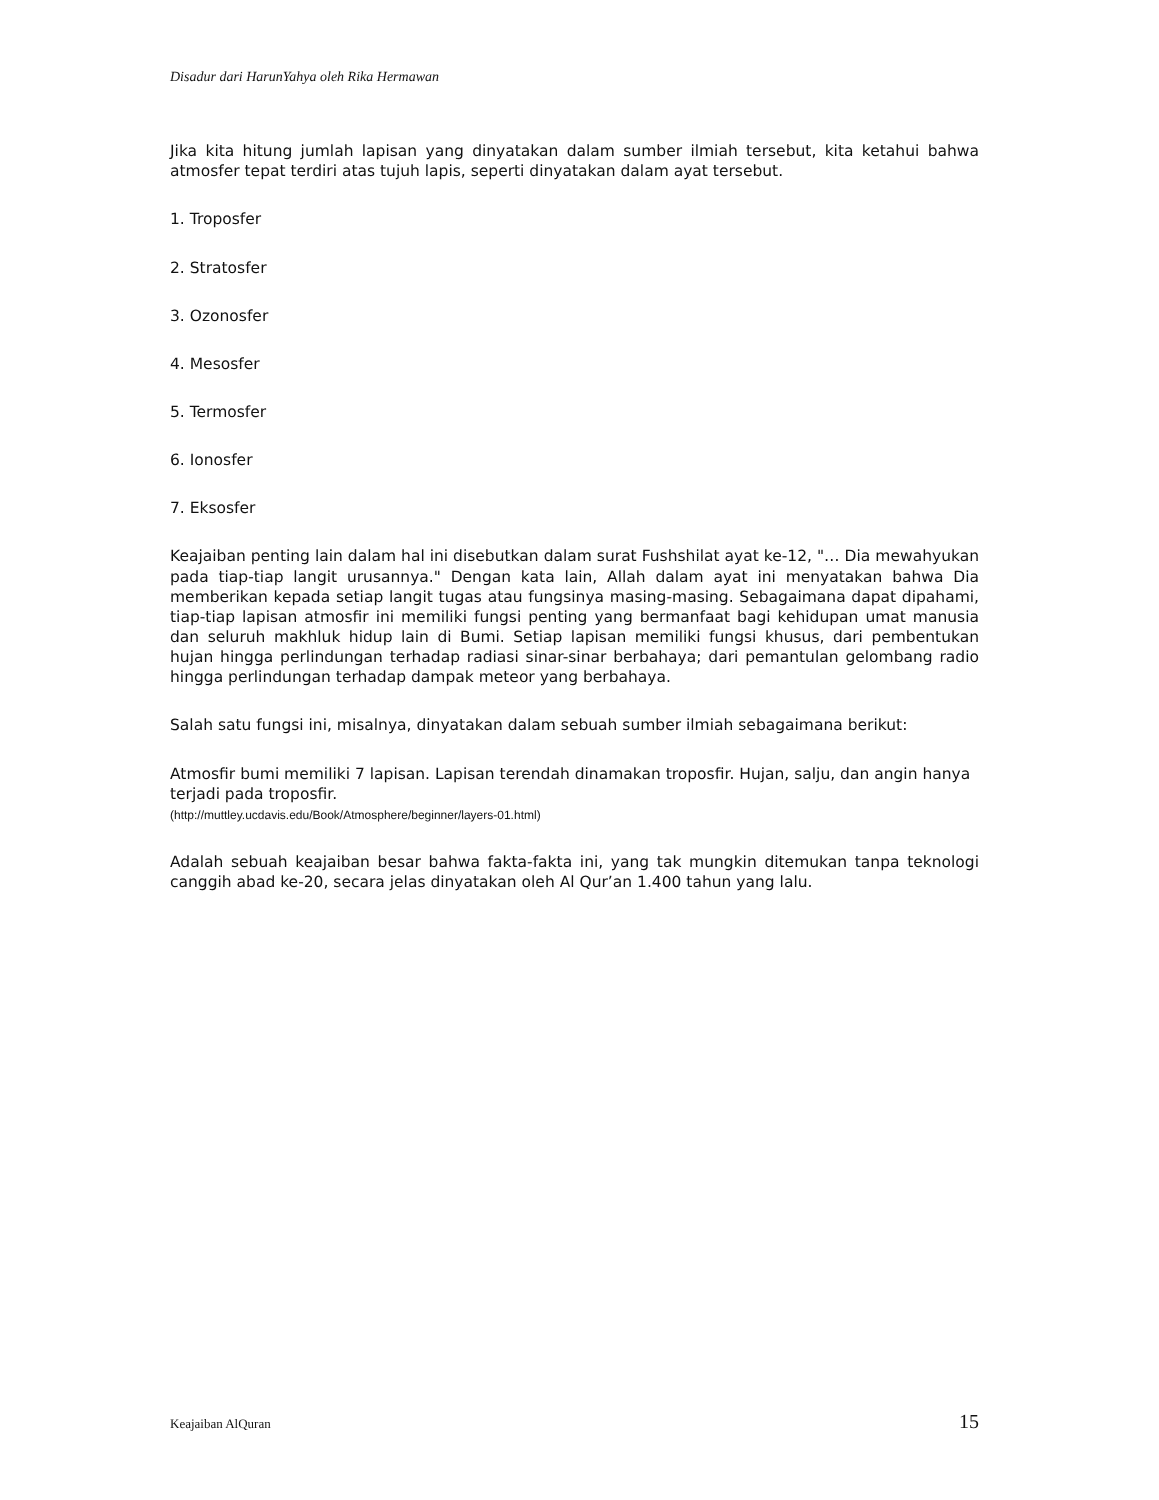Disadur dari HarunYahya oleh Rika Hermawan
Jika kita hitung jumlah lapisan yang dinyatakan dalam sumber ilmiah tersebut, kita ketahui bahwa atmosfer tepat terdiri atas tujuh lapis, seperti dinyatakan dalam ayat tersebut.
1. Troposfer
2. Stratosfer
3. Ozonosfer
4. Mesosfer
5. Termosfer
6. Ionosfer
7. Eksosfer
Keajaiban penting lain dalam hal ini disebutkan dalam surat Fushshilat ayat ke-12, "… Dia mewahyukan pada tiap-tiap langit urusannya." Dengan kata lain, Allah dalam ayat ini menyatakan bahwa Dia memberikan kepada setiap langit tugas atau fungsinya masing-masing. Sebagaimana dapat dipahami, tiap-tiap lapisan atmosfir ini memiliki fungsi penting yang bermanfaat bagi kehidupan umat manusia dan seluruh makhluk hidup lain di Bumi. Setiap lapisan memiliki fungsi khusus, dari pembentukan hujan hingga perlindungan terhadap radiasi sinar-sinar berbahaya; dari pemantulan gelombang radio hingga perlindungan terhadap dampak meteor yang berbahaya.
Salah satu fungsi ini, misalnya, dinyatakan dalam sebuah sumber ilmiah sebagaimana berikut:
Atmosfir bumi memiliki 7 lapisan. Lapisan terendah dinamakan troposfir. Hujan, salju, dan angin hanya terjadi pada troposfir.
(http://muttley.ucdavis.edu/Book/Atmosphere/beginner/layers-01.html)
Adalah sebuah keajaiban besar bahwa fakta-fakta ini, yang tak mungkin ditemukan tanpa teknologi canggih abad ke-20, secara jelas dinyatakan oleh Al Qur’an 1.400 tahun yang lalu.
Keajaiban AlQuran 15